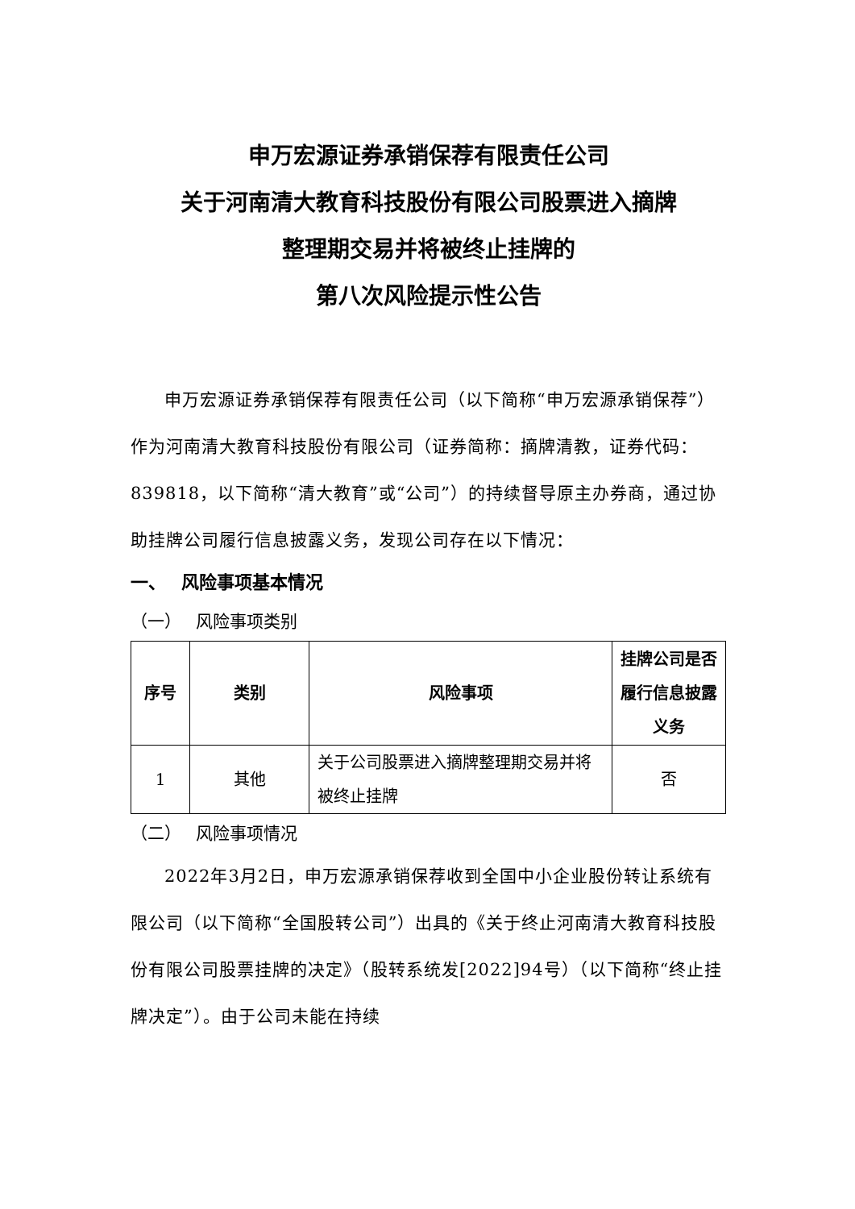申万宏源证券承销保荐有限责任公司
关于河南清大教育科技股份有限公司股票进入摘牌
整理期交易并将被终止挂牌的
第八次风险提示性公告
申万宏源证券承销保荐有限责任公司（以下简称“申万宏源承销保荐”）作为河南清大教育科技股份有限公司（证券简称：摘牌清教，证券代码：839818，以下简称“清大教育”或“公司”）的持续督导原主办券商，通过协助挂牌公司履行信息披露义务，发现公司存在以下情况：
一、　 风险事项基本情况
（一）　 风险事项类别
| 序号 | 类别 | 风险事项 | 挂牌公司是否履行信息披露义务 |
| --- | --- | --- | --- |
| 1 | 其他 | 关于公司股票进入摘牌整理期交易并将被终止挂牌 | 否 |
（二）　 风险事项情况
2022年3月2日，申万宏源承销保荐收到全国中小企业股份转让系统有限公司（以下简称“全国股转公司”）出具的《关于终止河南清大教育科技股份有限公司股票挂牌的决定》（股转系统发[2022]94号）（以下简称“终止挂牌决定”）。由于公司未能在持续